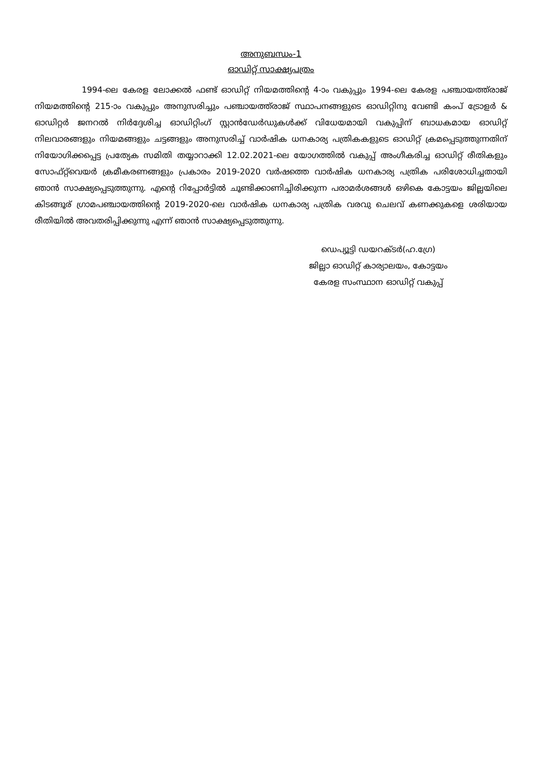അനുബന്ധം-1
ഓഡിറ്റ് സാക്ഷ്യപത്രം
1994-ലെ കേരള ലോക്കൽ ഫണ്ട് ഓഡിറ്റ് നിയമത്തിന്റെ 4-ാം വകുപ്പും 1994-ലെ കേരള പഞ്ചായത്ത്‌രാജ് നിയമത്തിന്റെ 215-ാം വകുപ്പും അനുസരിച്ചും പഞ്ചായത്ത്‌രാജ് സ്ഥാപനങ്ങളുടെ ഓഡിറ്റിനു വേണ്ടി കംപ് ട്രോളർ & ഓഡിറ്റർ ജനറൽ നിർദ്ദേശിച്ച ഓഡിറ്റിംഗ് സ്റ്റാൻഡേർഡുകൾക്ക് വിധേയമായി വകുപ്പിന് ബാധകമായ ഓഡിറ്റ് നിലവാരങ്ങളും നിയമങ്ങളും ചട്ടങ്ങളും അനുസരിച്ച് വാർഷിക ധനകാര്യ പത്രികകളുടെ ഓഡിറ്റ് ക്രമപ്പെടുത്തുന്നതിന് നിയോഗിക്കപ്പെട്ട പ്രത്യേക സമിതി തയ്യാറാക്കി 12.02.2021-ലെ യോഗത്തിൽ വകുപ്പ് അംഗീകരിച്ച ഓഡിറ്റ് രീതികളും സോഫ്റ്റ്‌വെയർ ക്രമീകരണങ്ങളും പ്രകാരം 2019-2020 വർഷത്തെ വാർഷിക ധനകാര്യ പത്രിക പരിശോധിച്ചതായി ഞാൻ സാക്ഷ്യപ്പെടുത്തുന്നു. എന്റെ റിപ്പോർട്ടിൽ ചൂണ്ടിക്കാണിച്ചിരിക്കുന്ന പരാമർശങ്ങൾ ഒഴികെ കോട്ടയം ജില്ലയിലെ കിടങ്ങൂര് ഗ്രാമപഞ്ചായത്തിന്റെ 2019-2020-ലെ വാർഷിക ധനകാര്യ പത്രിക വരവു ചെലവ് കണക്കുകളെ ശരിയായ രീതിയിൽ അവതരിപ്പിക്കുന്നു എന്ന് ഞാൻ സാക്ഷ്യപ്പെടുത്തുന്നു.
ഡെപ്യൂട്ടി ഡയറക്ടർ(ഹ.ഗ്രേ)
ജില്ലാ ഓഡിറ്റ് കാര്യാലയം, കോട്ടയം
കേരള സംസ്ഥാന ഓഡിറ്റ് വകുപ്പ്